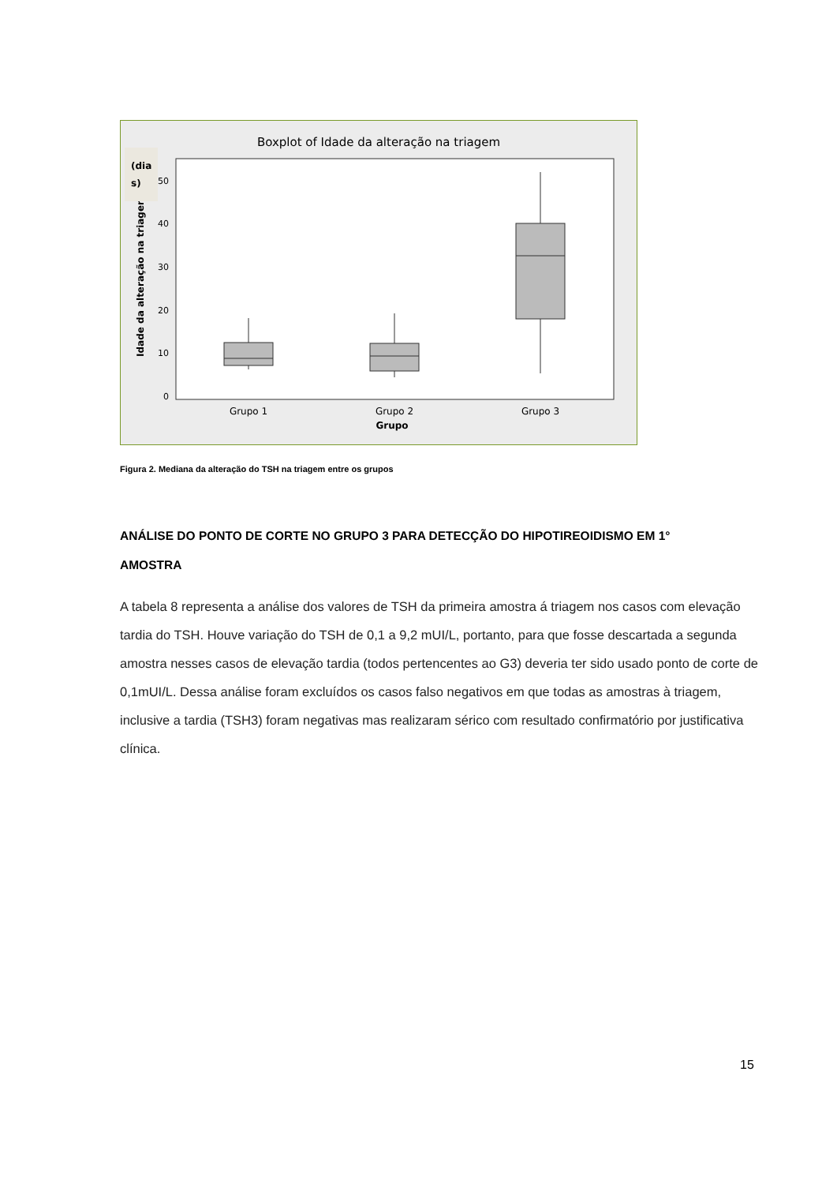Boxplot of Idade da alteração na triagem
0
10
20
30
40
50
Idade da alteração na triagem
(dia
s)
Grupo 1
Grupo 2
Grupo 3
Grupo
Figura 2. Mediana da alteração do TSH na triagem entre os grupos
ANÁLISE DO PONTO DE CORTE NO GRUPO 3 PARA DETECÇÃO DO HIPOTIREOIDISMO EM 1° AMOSTRA
A tabela 8 representa a análise dos valores de TSH da primeira amostra á triagem nos casos com elevação tardia do TSH. Houve variação do TSH de 0,1 a 9,2 mUI/L, portanto, para que fosse descartada a segunda amostra nesses casos de elevação tardia (todos pertencentes ao G3) deveria ter sido usado ponto de corte de 0,1mUI/L. Dessa análise foram excluídos os casos falso negativos em que todas as amostras à triagem, inclusive a tardia (TSH3) foram negativas mas realizaram sérico com resultado confirmatório por justificativa clínica.
15